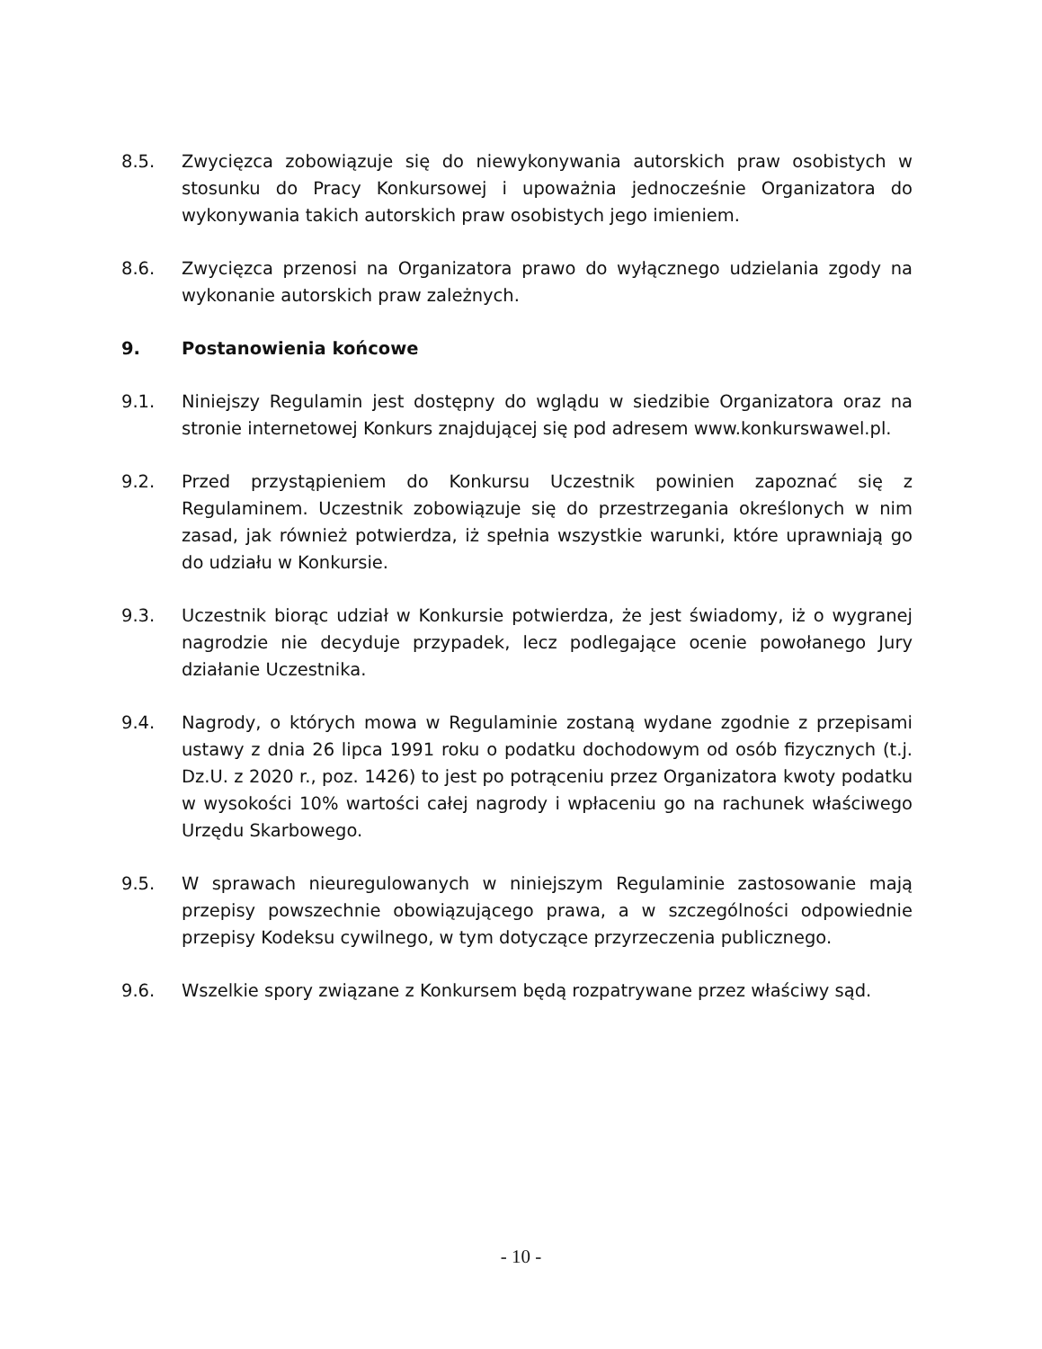8.5. Zwycięzca zobowiązuje się do niewykonywania autorskich praw osobistych w stosunku do Pracy Konkursowej i upoważnia jednocześnie Organizatora do wykonywania takich autorskich praw osobistych jego imieniem.
8.6. Zwycięzca przenosi na Organizatora prawo do wyłącznego udzielania zgody na wykonanie autorskich praw zależnych.
9. Postanowienia końcowe
9.1. Niniejszy Regulamin jest dostępny do wglądu w siedzibie Organizatora oraz na stronie internetowej Konkurs znajdującej się pod adresem www.konkurswawel.pl.
9.2. Przed przystąpieniem do Konkursu Uczestnik powinien zapoznać się z Regulaminem. Uczestnik zobowiązuje się do przestrzegania określonych w nim zasad, jak również potwierdza, iż spełnia wszystkie warunki, które uprawniają go do udziału w Konkursie.
9.3. Uczestnik biorąc udział w Konkursie potwierdza, że jest świadomy, iż o wygranej nagrodzie nie decyduje przypadek, lecz podlegające ocenie powołanego Jury działanie Uczestnika.
9.4. Nagrody, o których mowa w Regulaminie zostaną wydane zgodnie z przepisami ustawy z dnia 26 lipca 1991 roku o podatku dochodowym od osób fizycznych (t.j. Dz.U. z 2020 r., poz. 1426) to jest po potrąceniu przez Organizatora kwoty podatku w wysokości 10% wartości całej nagrody i wpłaceniu go na rachunek właściwego Urzędu Skarbowego.
9.5. W sprawach nieuregulowanych w niniejszym Regulaminie zastosowanie mają przepisy powszechnie obowiązującego prawa, a w szczególności odpowiednie przepisy Kodeksu cywilnego, w tym dotyczące przyrzeczenia publicznego.
9.6. Wszelkie spory związane z Konkursem będą rozpatrywane przez właściwy sąd.
- 10 -